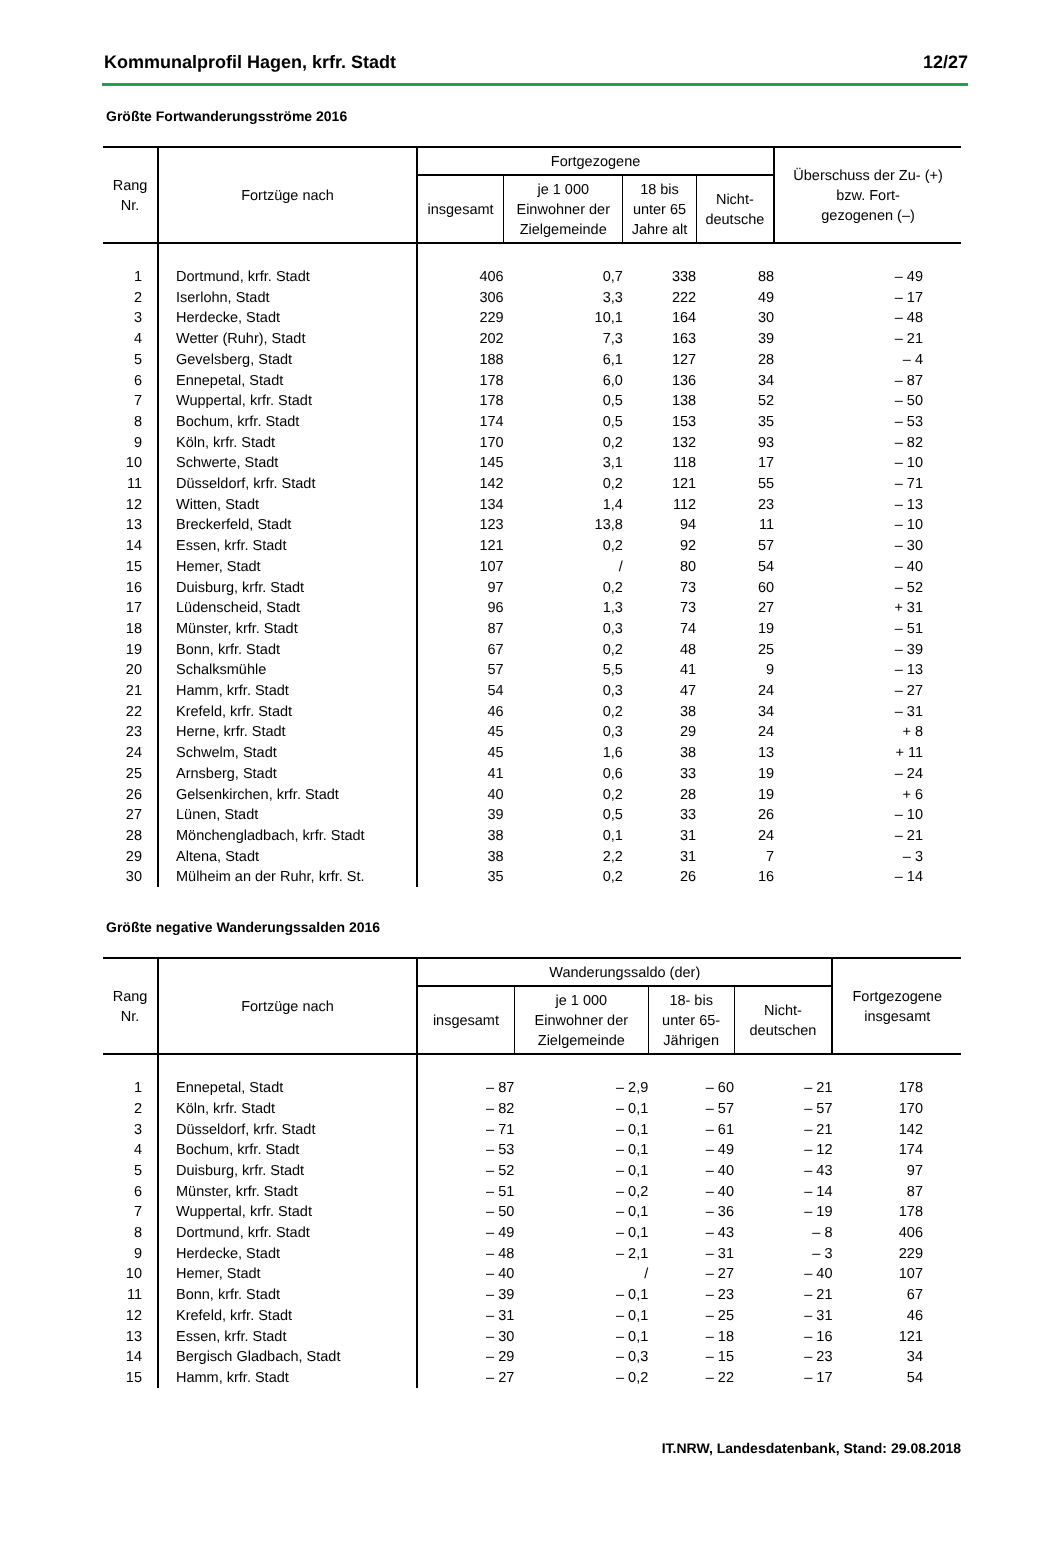Kommunalprofil Hagen, krfr. Stadt 12/27
Größte Fortwanderungsströme 2016
| Rang Nr. | Fortzüge nach | Fortgezogene | | | | Überschuss der Zu- (+) bzw. Fort- gezogenen (–) |
| --- | --- | --- | --- | --- | --- | --- |
| | | insgesamt | je 1 000 Einwohner der Zielgemeinde | 18 bis unter 65 Jahre alt | Nicht- deutsche | |
| 1 | Dortmund, krfr. Stadt | 406 | 0,7 | 338 | 88 | – 49 |
| 2 | Iserlohn, Stadt | 306 | 3,3 | 222 | 49 | – 17 |
| 3 | Herdecke, Stadt | 229 | 10,1 | 164 | 30 | – 48 |
| 4 | Wetter (Ruhr), Stadt | 202 | 7,3 | 163 | 39 | – 21 |
| 5 | Gevelsberg, Stadt | 188 | 6,1 | 127 | 28 | – 4 |
| 6 | Ennepetal, Stadt | 178 | 6,0 | 136 | 34 | – 87 |
| 7 | Wuppertal, krfr. Stadt | 178 | 0,5 | 138 | 52 | – 50 |
| 8 | Bochum, krfr. Stadt | 174 | 0,5 | 153 | 35 | – 53 |
| 9 | Köln, krfr. Stadt | 170 | 0,2 | 132 | 93 | – 82 |
| 10 | Schwerte, Stadt | 145 | 3,1 | 118 | 17 | – 10 |
| 11 | Düsseldorf, krfr. Stadt | 142 | 0,2 | 121 | 55 | – 71 |
| 12 | Witten, Stadt | 134 | 1,4 | 112 | 23 | – 13 |
| 13 | Breckerfeld, Stadt | 123 | 13,8 | 94 | 11 | – 10 |
| 14 | Essen, krfr. Stadt | 121 | 0,2 | 92 | 57 | – 30 |
| 15 | Hemer, Stadt | 107 | / | 80 | 54 | – 40 |
| 16 | Duisburg, krfr. Stadt | 97 | 0,2 | 73 | 60 | – 52 |
| 17 | Lüdenscheid, Stadt | 96 | 1,3 | 73 | 27 | + 31 |
| 18 | Münster, krfr. Stadt | 87 | 0,3 | 74 | 19 | – 51 |
| 19 | Bonn, krfr. Stadt | 67 | 0,2 | 48 | 25 | – 39 |
| 20 | Schalksmühle | 57 | 5,5 | 41 | 9 | – 13 |
| 21 | Hamm, krfr. Stadt | 54 | 0,3 | 47 | 24 | – 27 |
| 22 | Krefeld, krfr. Stadt | 46 | 0,2 | 38 | 34 | – 31 |
| 23 | Herne, krfr. Stadt | 45 | 0,3 | 29 | 24 | + 8 |
| 24 | Schwelm, Stadt | 45 | 1,6 | 38 | 13 | + 11 |
| 25 | Arnsberg, Stadt | 41 | 0,6 | 33 | 19 | – 24 |
| 26 | Gelsenkirchen, krfr. Stadt | 40 | 0,2 | 28 | 19 | + 6 |
| 27 | Lünen, Stadt | 39 | 0,5 | 33 | 26 | – 10 |
| 28 | Mönchengladbach, krfr. Stadt | 38 | 0,1 | 31 | 24 | – 21 |
| 29 | Altena, Stadt | 38 | 2,2 | 31 | 7 | – 3 |
| 30 | Mülheim an der Ruhr, krfr. St. | 35 | 0,2 | 26 | 16 | – 14 |
Größte negative Wanderungssalden 2016
| Rang Nr. | Fortzüge nach | Wanderungssaldo (der) | | | | Fortgezogene insgesamt |
| --- | --- | --- | --- | --- | --- | --- |
| | | insgesamt | je 1 000 Einwohner der Zielgemeinde | 18- bis unter 65- Jährigen | Nicht- deutschen | |
| 1 | Ennepetal, Stadt | – 87 | – 2,9 | – 60 | – 21 | 178 |
| 2 | Köln, krfr. Stadt | – 82 | – 0,1 | – 57 | – 57 | 170 |
| 3 | Düsseldorf, krfr. Stadt | – 71 | – 0,1 | – 61 | – 21 | 142 |
| 4 | Bochum, krfr. Stadt | – 53 | – 0,1 | – 49 | – 12 | 174 |
| 5 | Duisburg, krfr. Stadt | – 52 | – 0,1 | – 40 | – 43 | 97 |
| 6 | Münster, krfr. Stadt | – 51 | – 0,2 | – 40 | – 14 | 87 |
| 7 | Wuppertal, krfr. Stadt | – 50 | – 0,1 | – 36 | – 19 | 178 |
| 8 | Dortmund, krfr. Stadt | – 49 | – 0,1 | – 43 | – 8 | 406 |
| 9 | Herdecke, Stadt | – 48 | – 2,1 | – 31 | – 3 | 229 |
| 10 | Hemer, Stadt | – 40 | / | – 27 | – 40 | 107 |
| 11 | Bonn, krfr. Stadt | – 39 | – 0,1 | – 23 | – 21 | 67 |
| 12 | Krefeld, krfr. Stadt | – 31 | – 0,1 | – 25 | – 31 | 46 |
| 13 | Essen, krfr. Stadt | – 30 | – 0,1 | – 18 | – 16 | 121 |
| 14 | Bergisch Gladbach, Stadt | – 29 | – 0,3 | – 15 | – 23 | 34 |
| 15 | Hamm, krfr. Stadt | – 27 | – 0,2 | – 22 | – 17 | 54 |
IT.NRW, Landesdatenbank, Stand: 29.08.2018